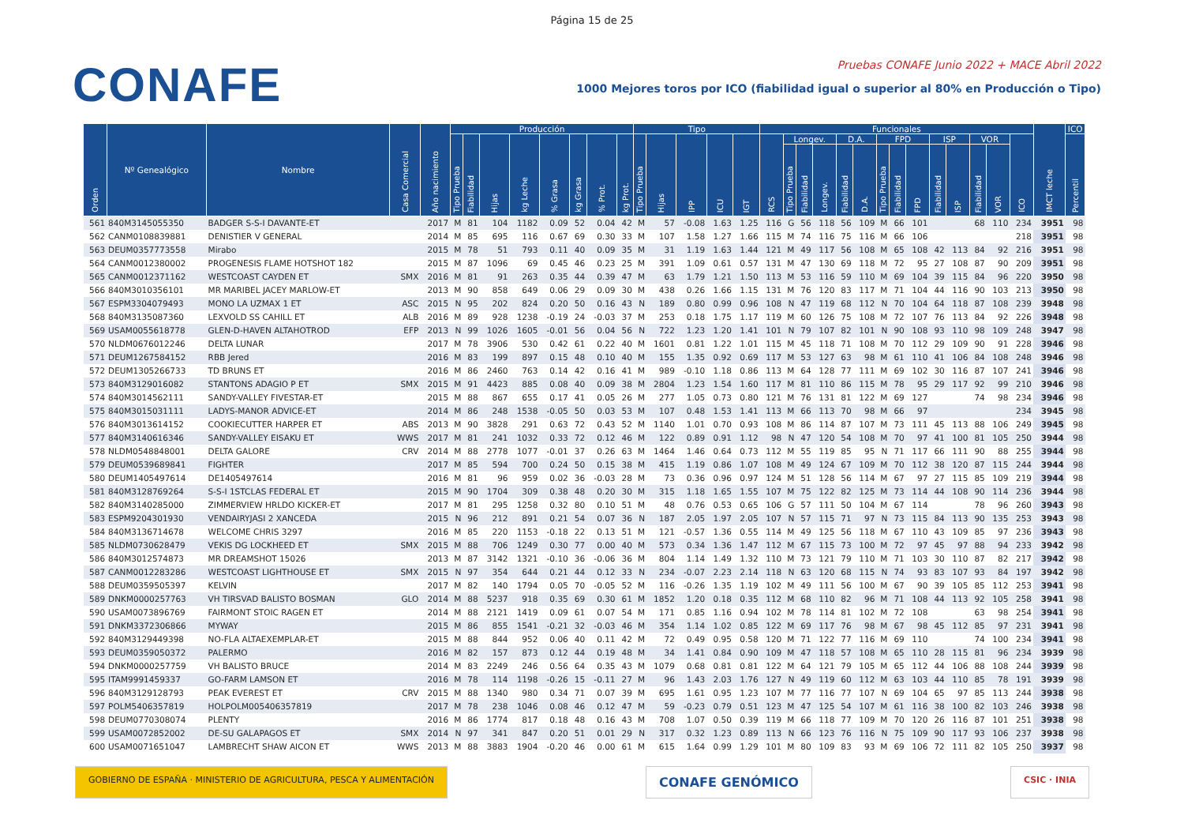Página 15 de 25
CONAFE
Pruebas CONAFE Junio 2022 + MACE Abril 2022
1000 Mejores toros por ICO (fiabilidad igual o superior al 80% en Producción o Tipo)
| Orden | Nº Genealógico | Nombre | Casa Comercial | Año nacimiento | Producción | | | | | | | | Tipo | | | | | Funcionales | | | | | | | | | | | | | | IMCT leche | ICO |
| --- | --- | --- | --- | --- | --- | --- | --- | --- | --- | --- | --- | --- | --- | --- | --- | --- | --- | --- | --- | --- | --- | --- | --- | --- | --- | --- | --- | --- | --- | --- | --- | --- | --- |
| | | | | | Tipo Prueba | Fiabilidad | Hijas | kg Leche | % Grasa | kg Grasa | % Prot. | kg Prot. | Tipo Prueba | Hijas | IPP | ICU | IGT | RCS | Longev. | | | D.A. | | FPD | | | ISP | | VOR | | ICO | | Percentil |
| | | | | | | | | | | | | | | | | | | | Tipo Prueba | Fiabilidad | Longev. | Fiabilidad | D.A. | Tipo Prueba | Fiabilidad | FPD | Fiabilidad | ISP | Fiabilidad | VOR | | | |
| 561 | 840M3145055350 | BADGER S-S-I DAVANTE-ET | | 2017 | M | 81 | 104 | 1182 | 0.09 | 52 | 0.04 | 42 | M | 57 | -0.08 | 1.63 | 1.25 | 116 | G | 56 | 118 | 56 | 109 | M | 66 | 101 | | | 68 | 110 | 234 | 3951 | 98 |
| 562 | CANM0108839881 | DENISTIER V GENERAL | | 2014 | M | 85 | 695 | 116 | 0.67 | 69 | 0.30 | 33 | M | 107 | 1.58 | 1.27 | 1.66 | 115 | M | 74 | 116 | 75 | 116 | M | 66 | 106 | | | | | 218 | 3951 | 98 |
| 563 | DEUM0357773558 | Mirabo | | 2015 | M | 78 | 51 | 793 | 0.11 | 40 | 0.09 | 35 | M | 31 | 1.19 | 1.63 | 1.44 | 121 | M | 49 | 117 | 56 | 108 | M | 65 | 108 | 42 | 113 | 84 | 92 | 216 | 3951 | 98 |
| 564 | CANM0012380002 | PROGENESIS FLAME HOTSHOT 182 | | 2015 | M | 87 | 1096 | 69 | 0.45 | 46 | 0.23 | 25 | M | 391 | 1.09 | 0.61 | 0.57 | 131 | M | 47 | 130 | 69 | 118 | M | 72 | 95 | 27 | 108 | 87 | 90 | 209 | 3951 | 98 |
| 565 | CANM0012371162 | WESTCOAST CAYDEN ET | SMX | 2016 | M | 81 | 91 | 263 | 0.35 | 44 | 0.39 | 47 | M | 63 | 1.79 | 1.21 | 1.50 | 113 | M | 53 | 116 | 59 | 110 | M | 69 | 104 | 39 | 115 | 84 | 96 | 220 | 3950 | 98 |
| 566 | 840M3010356101 | MR MARIBEL JACEY MARLOW-ET | | 2013 | M | 90 | 858 | 649 | 0.06 | 29 | 0.09 | 30 | M | 438 | 0.26 | 1.66 | 1.15 | 131 | M | 76 | 120 | 83 | 117 | M | 71 | 104 | 44 | 116 | 90 | 103 | 213 | 3950 | 98 |
| 567 | ESPM3304079493 | MONO LA UZMAX 1 ET | ASC | 2015 | N | 95 | 202 | 824 | 0.20 | 50 | 0.16 | 43 | N | 189 | 0.80 | 0.99 | 0.96 | 108 | N | 47 | 119 | 68 | 112 | N | 70 | 104 | 64 | 118 | 87 | 108 | 239 | 3948 | 98 |
| 568 | 840M3135087360 | LEXVOLD SS CAHILL ET | ALB | 2016 | M | 89 | 928 | 1238 | -0.19 | 24 | -0.03 | 37 | M | 253 | 0.18 | 1.75 | 1.17 | 119 | M | 60 | 126 | 75 | 108 | M | 72 | 107 | 76 | 113 | 84 | 92 | 226 | 3948 | 98 |
| 569 | USAM0055618778 | GLEN-D-HAVEN ALTAHOTROD | EFP | 2013 | N | 99 | 1026 | 1605 | -0.01 | 56 | 0.04 | 56 | N | 722 | 1.23 | 1.20 | 1.41 | 101 | N | 79 | 107 | 82 | 101 | N | 90 | 108 | 93 | 110 | 98 | 109 | 248 | 3947 | 98 |
| 570 | NLDM0676012246 | DELTA LUNAR | | 2017 | M | 78 | 3906 | 530 | 0.42 | 61 | 0.22 | 40 | M | 1601 | 0.81 | 1.22 | 1.01 | 115 | M | 45 | 118 | 71 | 108 | M | 70 | 112 | 29 | 109 | 90 | 91 | 228 | 3946 | 98 |
| 571 | DEUM1267584152 | RBB Jered | | 2016 | M | 83 | 199 | 897 | 0.15 | 48 | 0.10 | 40 | M | 155 | 1.35 | 0.92 | 0.69 | 117 | M | 53 | 127 | 63 | 98 | M | 61 | 110 | 41 | 106 | 84 | 108 | 248 | 3946 | 98 |
| 572 | DEUM1305266733 | TD BRUNS ET | | 2016 | M | 86 | 2460 | 763 | 0.14 | 42 | 0.16 | 41 | M | 989 | -0.10 | 1.18 | 0.86 | 113 | M | 64 | 128 | 77 | 111 | M | 69 | 102 | 30 | 116 | 87 | 107 | 241 | 3946 | 98 |
| 573 | 840M3129016082 | STANTONS ADAGIO P ET | SMX | 2015 | M | 91 | 4423 | 885 | 0.08 | 40 | 0.09 | 38 | M | 2804 | 1.23 | 1.54 | 1.60 | 117 | M | 81 | 110 | 86 | 115 | M | 78 | 95 | 29 | 117 | 92 | 99 | 210 | 3946 | 98 |
| 574 | 840M3014562111 | SANDY-VALLEY FIVESTAR-ET | | 2015 | M | 88 | 867 | 655 | 0.17 | 41 | 0.05 | 26 | M | 277 | 1.05 | 0.73 | 0.80 | 121 | M | 76 | 131 | 81 | 122 | M | 69 | 127 | | | 74 | 98 | 234 | 3946 | 98 |
| 575 | 840M3015031111 | LADYS-MANOR ADVICE-ET | | 2014 | M | 86 | 248 | 1538 | -0.05 | 50 | 0.03 | 53 | M | 107 | 0.48 | 1.53 | 1.41 | 113 | M | 66 | 113 | 70 | 98 | M | 66 | 97 | | | | | 234 | 3945 | 98 |
| 576 | 840M3013614152 | COOKIECUTTER HARPER ET | ABS | 2013 | M | 90 | 3828 | 291 | 0.63 | 72 | 0.43 | 52 | M | 1140 | 1.01 | 0.70 | 0.93 | 108 | M | 86 | 114 | 87 | 107 | M | 73 | 111 | 45 | 113 | 88 | 106 | 249 | 3945 | 98 |
| 577 | 840M3140616346 | SANDY-VALLEY EISAKU ET | WWS | 2017 | M | 81 | 241 | 1032 | 0.33 | 72 | 0.12 | 46 | M | 122 | 0.89 | 0.91 | 1.12 | 98 | N | 47 | 120 | 54 | 108 | M | 70 | 97 | 41 | 100 | 81 | 105 | 250 | 3944 | 98 |
| 578 | NLDM0548848001 | DELTA GALORE | CRV | 2014 | M | 88 | 2778 | 1077 | -0.01 | 37 | 0.26 | 63 | M | 1464 | 1.46 | 0.64 | 0.73 | 112 | M | 55 | 119 | 85 | 95 | N | 71 | 117 | 66 | 111 | 90 | 88 | 255 | 3944 | 98 |
| 579 | DEUM0539689841 | FIGHTER | | 2017 | M | 85 | 594 | 700 | 0.24 | 50 | 0.15 | 38 | M | 415 | 1.19 | 0.86 | 1.07 | 108 | M | 49 | 124 | 67 | 109 | M | 70 | 112 | 38 | 120 | 87 | 115 | 244 | 3944 | 98 |
| 580 | DEUM1405497614 | DE1405497614 | | 2016 | M | 81 | 96 | 959 | 0.02 | 36 | -0.03 | 28 | M | 73 | 0.36 | 0.96 | 0.97 | 124 | M | 51 | 128 | 56 | 114 | M | 67 | 97 | 27 | 115 | 85 | 109 | 219 | 3944 | 98 |
| 581 | 840M3128769264 | S-S-I 1STCLAS FEDERAL ET | | 2015 | M | 90 | 1704 | 309 | 0.38 | 48 | 0.20 | 30 | M | 315 | 1.18 | 1.65 | 1.55 | 107 | M | 75 | 122 | 82 | 125 | M | 73 | 114 | 44 | 108 | 90 | 114 | 236 | 3944 | 98 |
| 582 | 840M3140285000 | ZIMMERVIEW HRLDO KICKER-ET | | 2017 | M | 81 | 295 | 1258 | 0.32 | 80 | 0.10 | 51 | M | 48 | 0.76 | 0.53 | 0.65 | 106 | G | 57 | 111 | 50 | 104 | M | 67 | 114 | | | 78 | 96 | 260 | 3943 | 98 |
| 583 | ESPM9204301930 | VENDAIRYJASI 2 XANCEDA | | 2015 | N | 96 | 212 | 891 | 0.21 | 54 | 0.07 | 36 | N | 187 | 2.05 | 1.97 | 2.05 | 107 | N | 57 | 115 | 71 | 97 | N | 73 | 115 | 84 | 113 | 90 | 135 | 253 | 3943 | 98 |
| 584 | 840M3136714678 | WELCOME CHRIS 3297 | | 2016 | M | 85 | 220 | 1153 | -0.18 | 22 | 0.13 | 51 | M | 121 | -0.57 | 1.36 | 0.55 | 114 | M | 49 | 125 | 56 | 118 | M | 67 | 110 | 43 | 109 | 85 | 97 | 236 | 3943 | 98 |
| 585 | NLDM0730628479 | VEKIS DG LOCKHEED ET | SMX | 2015 | M | 88 | 706 | 1249 | 0.30 | 77 | 0.00 | 40 | M | 573 | 0.34 | 1.36 | 1.47 | 112 | M | 67 | 115 | 73 | 100 | M | 72 | 97 | 45 | 97 | 88 | 94 | 233 | 3942 | 98 |
| 586 | 840M3012574873 | MR DREAMSHOT 15026 | | 2013 | M | 87 | 3142 | 1321 | -0.10 | 36 | -0.06 | 36 | M | 804 | 1.14 | 1.49 | 1.32 | 110 | M | 73 | 121 | 79 | 110 | M | 71 | 103 | 30 | 110 | 87 | 82 | 217 | 3942 | 98 |
| 587 | CANM0012283286 | WESTCOAST LIGHTHOUSE ET | SMX | 2015 | N | 97 | 354 | 644 | 0.21 | 44 | 0.12 | 33 | N | 234 | -0.07 | 2.23 | 2.14 | 118 | N | 63 | 120 | 68 | 115 | N | 74 | 93 | 83 | 107 | 93 | 84 | 197 | 3942 | 98 |
| 588 | DEUM0359505397 | KELVIN | | 2017 | M | 82 | 140 | 1794 | 0.05 | 70 | -0.05 | 52 | M | 116 | -0.26 | 1.35 | 1.19 | 102 | M | 49 | 111 | 56 | 100 | M | 67 | 90 | 39 | 105 | 85 | 112 | 253 | 3941 | 98 |
| 589 | DNKM0000257763 | VH TIRSVAD BALISTO BOSMAN | GLO | 2014 | M | 88 | 5237 | 918 | 0.35 | 69 | 0.30 | 61 | M | 1852 | 1.20 | 0.18 | 0.35 | 112 | M | 68 | 110 | 82 | 96 | M | 71 | 108 | 44 | 113 | 92 | 105 | 258 | 3941 | 98 |
| 590 | USAM0073896769 | FAIRMONT STOIC RAGEN ET | | 2014 | M | 88 | 2121 | 1419 | 0.09 | 61 | 0.07 | 54 | M | 171 | 0.85 | 1.16 | 0.94 | 102 | M | 78 | 114 | 81 | 102 | M | 72 | 108 | | | 63 | 98 | 254 | 3941 | 98 |
| 591 | DNKM3372306866 | MYWAY | | 2015 | M | 86 | 855 | 1541 | -0.21 | 32 | -0.03 | 46 | M | 354 | 1.14 | 1.02 | 0.85 | 122 | M | 69 | 117 | 76 | 98 | M | 67 | 98 | 45 | 112 | 85 | 97 | 231 | 3941 | 98 |
| 592 | 840M3129449398 | NO-FLA ALTAEXEMPLAR-ET | | 2015 | M | 88 | 844 | 952 | 0.06 | 40 | 0.11 | 42 | M | 72 | 0.49 | 0.95 | 0.58 | 120 | M | 71 | 122 | 77 | 116 | M | 69 | 110 | | | 74 | 100 | 234 | 3941 | 98 |
| 593 | DEUM0359050372 | PALERMO | | 2016 | M | 82 | 157 | 873 | 0.12 | 44 | 0.19 | 48 | M | 34 | 1.41 | 0.84 | 0.90 | 109 | M | 47 | 118 | 57 | 108 | M | 65 | 110 | 28 | 115 | 81 | 96 | 234 | 3939 | 98 |
| 594 | DNKM0000257759 | VH BALISTO BRUCE | | 2014 | M | 83 | 2249 | 246 | 0.56 | 64 | 0.35 | 43 | M | 1079 | 0.68 | 0.81 | 0.81 | 122 | M | 64 | 121 | 79 | 105 | M | 65 | 112 | 44 | 106 | 88 | 108 | 244 | 3939 | 98 |
| 595 | ITAM9991459337 | GO-FARM LAMSON ET | | 2016 | M | 78 | 114 | 1198 | -0.26 | 15 | -0.11 | 27 | M | 96 | 1.43 | 2.03 | 1.76 | 127 | N | 49 | 119 | 60 | 112 | M | 63 | 103 | 44 | 110 | 85 | 78 | 191 | 3939 | 98 |
| 596 | 840M3129128793 | PEAK EVEREST ET | CRV | 2015 | M | 88 | 1340 | 980 | 0.34 | 71 | 0.07 | 39 | M | 695 | 1.61 | 0.95 | 1.23 | 107 | M | 77 | 116 | 77 | 107 | N | 69 | 104 | 65 | 97 | 85 | 113 | 244 | 3938 | 98 |
| 597 | POLM5406357819 | HOLPOLM005406357819 | | 2017 | M | 78 | 238 | 1046 | 0.08 | 46 | 0.12 | 47 | M | 59 | -0.23 | 0.79 | 0.51 | 123 | M | 47 | 125 | 54 | 107 | M | 61 | 116 | 38 | 100 | 82 | 103 | 246 | 3938 | 98 |
| 598 | DEUM0770308074 | PLENTY | | 2016 | M | 86 | 1774 | 817 | 0.18 | 48 | 0.16 | 43 | M | 708 | 1.07 | 0.50 | 0.39 | 119 | M | 66 | 118 | 77 | 109 | M | 70 | 120 | 26 | 116 | 87 | 101 | 251 | 3938 | 98 |
| 599 | USAM0072852002 | DE-SU GALAPAGOS ET | SMX | 2014 | N | 97 | 341 | 847 | 0.20 | 51 | 0.01 | 29 | N | 317 | 0.32 | 1.23 | 0.89 | 113 | N | 66 | 123 | 76 | 116 | N | 75 | 109 | 90 | 117 | 93 | 106 | 237 | 3938 | 98 |
| 600 | USAM0071651047 | LAMBRECHT SHAW AICON ET | WWS | 2013 | M | 88 | 3883 | 1904 | -0.20 | 46 | 0.00 | 61 | M | 615 | 1.64 | 0.99 | 1.29 | 101 | M | 80 | 109 | 83 | 93 | M | 69 | 106 | 72 | 111 | 82 | 105 | 250 | 3937 | 98 |
GOBIERNO DE ESPAÑA · MINISTERIO DE AGRICULTURA, PESCA Y ALIMENTACIÓN
CONAFE GENÓMICO
CSIC · INIA